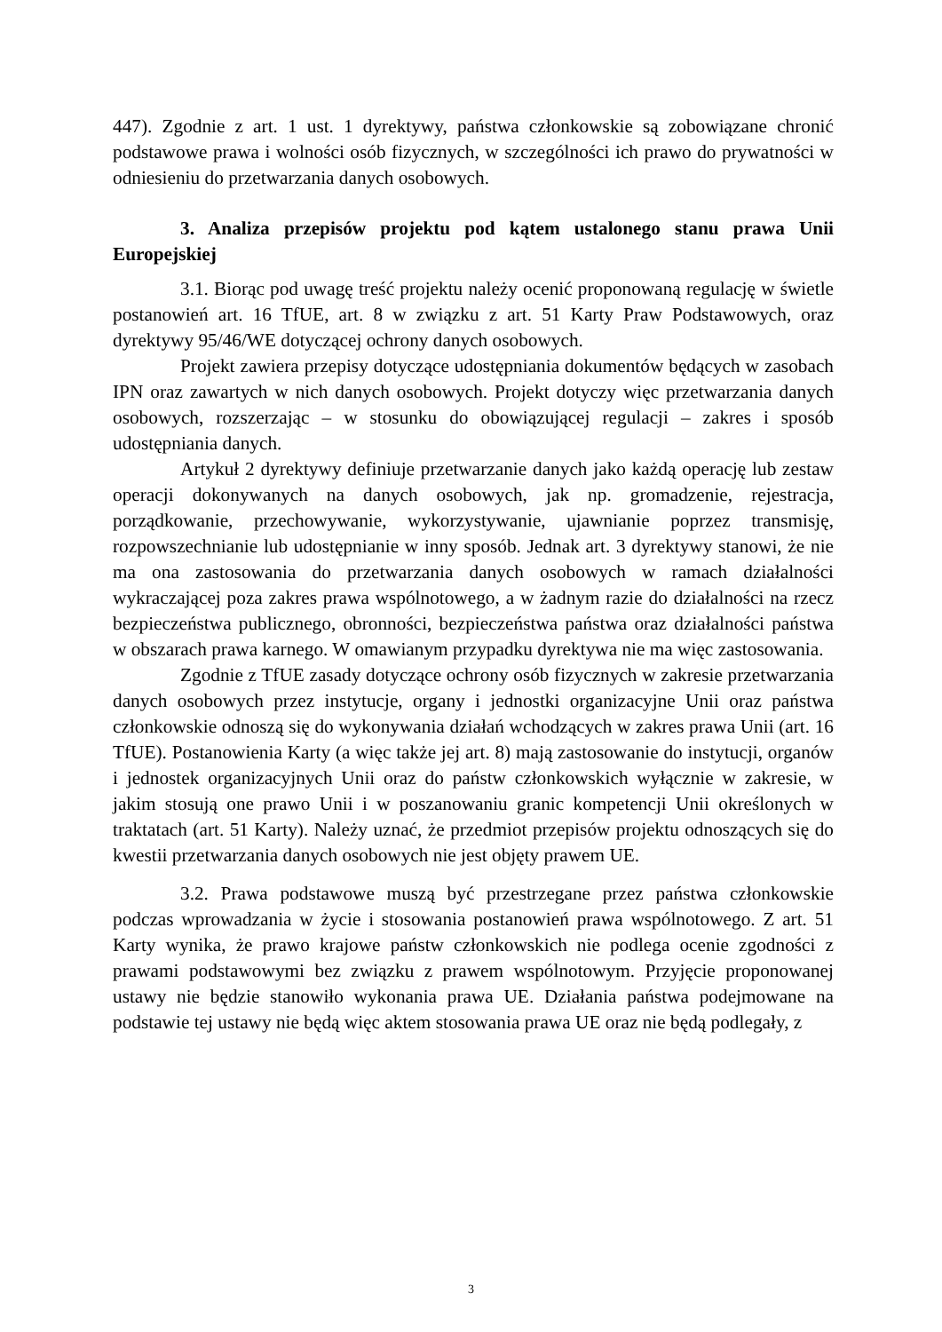447). Zgodnie z art. 1 ust. 1 dyrektywy, państwa członkowskie są zobowiązane chronić podstawowe prawa i wolności osób fizycznych, w szczególności ich prawo do prywatności w odniesieniu do przetwarzania danych osobowych.
3. Analiza przepisów projektu pod kątem ustalonego stanu prawa Unii Europejskiej
3.1. Biorąc pod uwagę treść projektu należy ocenić proponowaną regulację w świetle postanowień art. 16 TfUE, art. 8 w związku z art. 51 Karty Praw Podstawowych, oraz dyrektywy 95/46/WE dotyczącej ochrony danych osobowych.
Projekt zawiera przepisy dotyczące udostępniania dokumentów będących w zasobach IPN oraz zawartych w nich danych osobowych. Projekt dotyczy więc przetwarzania danych osobowych, rozszerzając – w stosunku do obowiązującej regulacji – zakres i sposób udostępniania danych.
Artykuł 2 dyrektywy definiuje przetwarzanie danych jako każdą operację lub zestaw operacji dokonywanych na danych osobowych, jak np. gromadzenie, rejestracja, porządkowanie, przechowywanie, wykorzystywanie, ujawnianie poprzez transmisję, rozpowszechnianie lub udostępnianie w inny sposób. Jednak art. 3 dyrektywy stanowi, że nie ma ona zastosowania do przetwarzania danych osobowych w ramach działalności wykraczającej poza zakres prawa wspólnotowego, a w żadnym razie do działalności na rzecz bezpieczeństwa publicznego, obronności, bezpieczeństwa państwa oraz działalności państwa w obszarach prawa karnego. W omawianym przypadku dyrektywa nie ma więc zastosowania.
Zgodnie z TfUE zasady dotyczące ochrony osób fizycznych w zakresie przetwarzania danych osobowych przez instytucje, organy i jednostki organizacyjne Unii oraz państwa członkowskie odnoszą się do wykonywania działań wchodzących w zakres prawa Unii (art. 16 TfUE). Postanowienia Karty (a więc także jej art. 8) mają zastosowanie do instytucji, organów i jednostek organizacyjnych Unii oraz do państw członkowskich wyłącznie w zakresie, w jakim stosują one prawo Unii i w poszanowaniu granic kompetencji Unii określonych w traktatach (art. 51 Karty). Należy uznać, że przedmiot przepisów projektu odnoszących się do kwestii przetwarzania danych osobowych nie jest objęty prawem UE.
3.2. Prawa podstawowe muszą być przestrzegane przez państwa członkowskie podczas wprowadzania w życie i stosowania postanowień prawa wspólnotowego. Z art. 51 Karty wynika, że prawo krajowe państw członkowskich nie podlega ocenie zgodności z prawami podstawowymi bez związku z prawem wspólnotowym. Przyjęcie proponowanej ustawy nie będzie stanowiło wykonania prawa UE. Działania państwa podejmowane na podstawie tej ustawy nie będą więc aktem stosowania prawa UE oraz nie będą podlegały, z
3